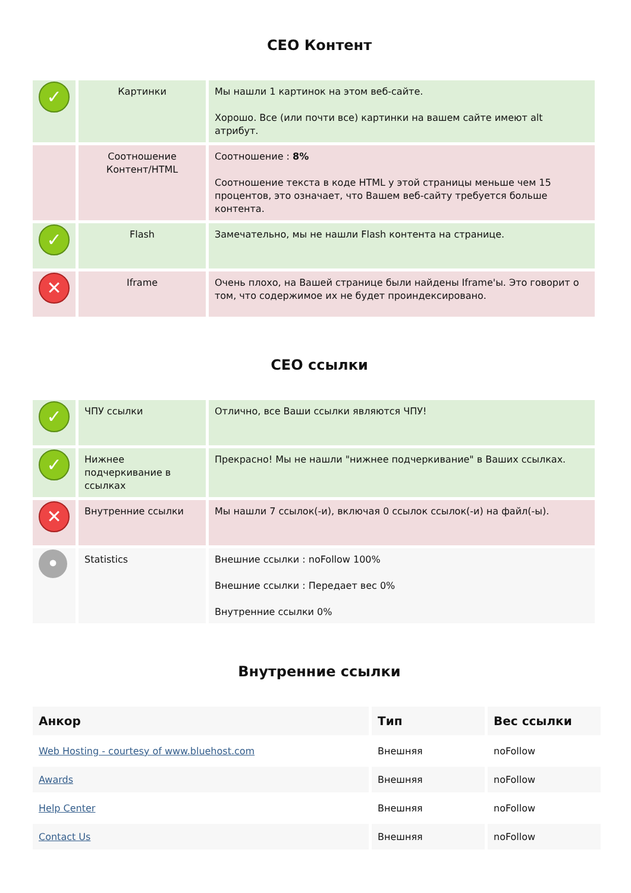CEO Контент
| ✓ | Картинки | Мы нашли 1 картинок на этом веб-сайте. Хорошо. Все (или почти все) картинки на вашем сайте имеют alt атрибут. |
| | Соотношение Контент/HTML | Соотношение : 8% Соотношение текста в коде HTML у этой страницы меньше чем 15 процентов, это означает, что Вашем веб-сайту требуется больше контента. |
| ✓ | Flash | Замечательно, мы не нашли Flash контента на странице. |
| ✕ | Iframe | Очень плохо, на Вашей странице были найдены Iframe'ы. Это говорит о том, что содержимое их не будет проиндексировано. |
CEO ссылки
| ✓ | ЧПУ ссылки | Отлично, все Ваши ссылки являются ЧПУ! |
| ✓ | Нижнее подчеркивание в ссылках | Прекрасно! Мы не нашли "нижнее подчеркивание" в Ваших ссылках. |
| ✕ | Внутренние ссылки | Мы нашли 7 ссылок(-и), включая 0 ссылок ссылок(-и) на файл(-ы). |
| • | Statistics | Внешние ссылки : noFollow 100% Внешние ссылки : Передает вес 0% Внутренние ссылки 0% |
Внутренние ссылки
| Анкор | Тип | Вес ссылки |
| --- | --- | --- |
| Web Hosting - courtesy of www.bluehost.com | Внешняя | noFollow |
| Awards | Внешняя | noFollow |
| Help Center | Внешняя | noFollow |
| Contact Us | Внешняя | noFollow |